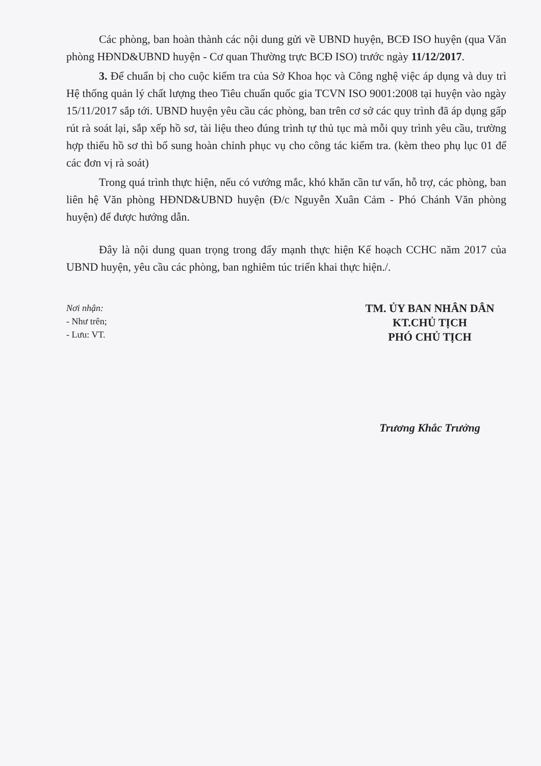Các phòng, ban hoàn thành các nội dung gửi về UBND huyện, BCĐ ISO huyện (qua Văn phòng HĐND&UBND huyện - Cơ quan Thường trực BCĐ ISO) trước ngày 11/12/2017.
3. Để chuẩn bị cho cuộc kiểm tra của Sở Khoa học và Công nghệ việc áp dụng và duy trì Hệ thống quản lý chất lượng theo Tiêu chuẩn quốc gia TCVN ISO 9001:2008 tại huyện vào ngày 15/11/2017 sắp tới. UBND huyện yêu cầu các phòng, ban trên cơ sở các quy trình đã áp dụng gấp rút rà soát lại, sắp xếp hồ sơ, tài liệu theo đúng trình tự thủ tục mà mỗi quy trình yêu cầu, trường hợp thiếu hồ sơ thì bổ sung hoàn chỉnh phục vụ cho công tác kiểm tra. (kèm theo phụ lục 01 để các đơn vị rà soát)
Trong quá trình thực hiện, nếu có vướng mắc, khó khăn cần tư vấn, hỗ trợ, các phòng, ban liên hệ Văn phòng HĐND&UBND huyện (Đ/c Nguyễn Xuân Cảm - Phó Chánh Văn phòng huyện) để được hướng dẫn.
Đây là nội dung quan trọng trong đẩy mạnh thực hiện Kế hoạch CCHC năm 2017 của UBND huyện, yêu cầu các phòng, ban nghiêm túc triển khai thực hiện./.
Nơi nhận:
- Như trên;
- Lưu: VT.
TM. ỦY BAN NHÂN DÂN
KT.CHỦ TỊCH
PHÓ CHỦ TỊCH
Trương Khắc Trưởng